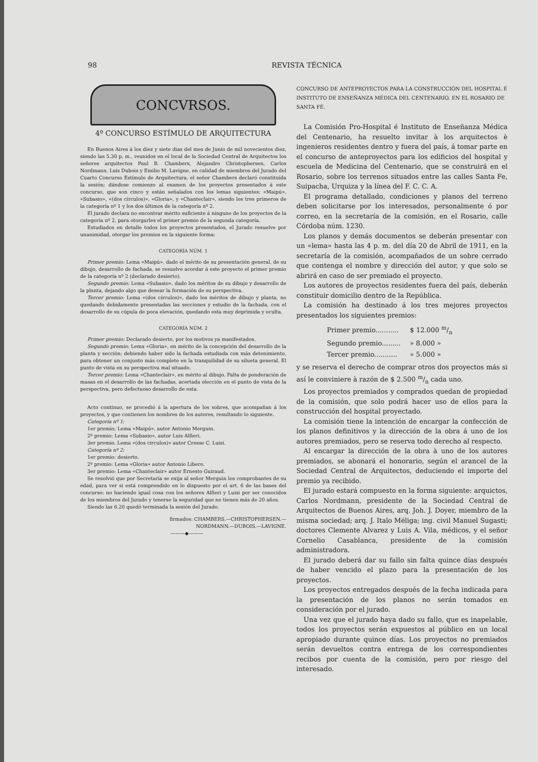98 REVISTA TÉCNICA
CONCVRSOS.
4º CONCURSO ESTÍMULO DE ARQUITECTURA
En Buenos Aires á los diez y siete dias del mes de Junio de mil novecientos diez, siendo las 5.30 p. m., reunidos en el local de la Sociedad Central de Arquitectos los señores arquitectos Paul B. Chambers, Alejandro Christophersen, Carlos Nordmann, Luis Dubois y Emilio M. Lavigne, en calidad de miembros del Jurado del Cuarto Concurso Estímulo de Arquitectura, el señor Chambers declaró constituída la sesión; dándose comienzo al examen de los proyectos presentados á este concurso, que son cinco y están señalados con los lemas siguientes: «Maipú», «Subasio», «(dos círculos)», «Gloria», y «Chanteclair», siendo los tres primeros de la categoría nº 1 y los dos últimos de la categoría nº 2.
El jurado declara no encontrar mérito suficiente á ninguno de los proyectos de la categoría nº 2, para otorgarles el primer premio de la segunda categoría.
Estudiados en detalle todos los proyectos presentados, el Jurado resuelve por unanimidad, otorgar los premios en la siguiente forma:
CATEGORÍA NÚM. 1
Primer premio: Lema «Maipú», dado el mérito de su presentación general, de su dibujo, desarrollo de fachada, se resuelve acordar á este proyecto el primer premio de la categoría nº 2 (declarado desierto).
Segundo premio: Lema «Subasio», dado los méritos de su dibujo y desarrollo de la planta, dejando algo que desear la formación de su perspectiva.
Tercer premio: Lema «(dos círculos)», dado los méritos de dibujo y planta, no quedando debidamente presentadas las secciones y estudio de la fachada, con el desarrollo de su cúpula de poca elevación, quedando esta muy deprimida y oculta.
CATEGORÍA NÚM. 2
Primer premio: Declarado desierto, por los motivos ya manifestados.
Segundo premio: Lema «Gloria», en mérito de la concepción del desarrollo de la planta y sección; debiendo haber sido la fachada estudiada con más detenimiento, para obtener un conjunto más completo en la tranquilidad de su silueta general. El punto de vista en su perspectiva mal situado.
Tercer premio: Lema «Chanteclair», en mérito al dibujo. Falta de ponderación de masas en el desarrollo de las fachadas, acertada elección en el punto de vista de la perspectiva, pero defectuoso desarrollo de esta.
Acto contínuo, se procedió á la apertura de los sobres, que acompañan á los proyectos, y que contienen los nombres de los autores, resultando lo siguiente.
Categoría nº 1:
1er premio; Lema «Maipú», autor Antonio Merguin.
2º premio: Lema «Subasio», autor Luis Alfieri.
3er premio. Lema «(dos circulos)» autor Cresse C. Luisi.
Categoría nº 2:
1er premio: desierto.
2º premio: Lema «Gloria» autor Antonio Libero.
3er premio: Lema «Chanteclair» autor Ernesto Guiraud.
Se resolvió que por Secretaría se exija al señor Merguin los comprobantes de su edad, para ver si está comprendido en lo dispuesto por el art. 6 de las bases del concurso: no haciendo igual cosa con los señores Alfieri y Luisi por ser conocidos de los miembros del Jurado y tenerse la seguridad que no tienen más de 20 años.
Siendo las 6.20 quedó terminada la sesión del Jurado.
firmados: CHAMBERS.—CHRISTOPHERSEN.—
NORDMANN.—DUBOIS.—LAVIGNE.
———◆———
CONCURSO DE ANTEPROYECTOS PARA LA CONSTRUCCIÓN DEL HOSPITAL É INSTITUTO DE ENSEÑANZA MÉDICA DEL CENTENARIO, EN EL ROSARIO DE SANTA FÉ.
La Comisión Pro-Hospital é Instituto de Enseñanza Médica del Centenario, ha resuelto invitar à los arquitectos è ingenieros residentes dentro y fuera del país, á tomar parte en el concurso de anteproyectos para los edificios del hospital y escuela de Medicina del Centenario, que se construirá en el Rosario, sobre los terrenos situados entre las calles Santa Fe, Suipacha, Urquiza y la línea del F. C. C. A.
El programa detallado, condiciones y planos del terreno deben solicitarse por los interesados, personalmente ó por correo, en la secretaría de la comisión, en el Rosario, calle Córdoba núm. 1230.
Los planos y demás documentos se deberán presentar con un «lema» hasta las 4 p. m. del día 20 de Abril de 1911, en la secretaría de la comisión, acompañados de un sobre cerrado que contenga el nombre y dirección del autor, y que solo se abrirá en caso de ser premiado el proyecto.
Los autores de proyectos residentes fuera del país, deberán constituir domicilio dentro de la República.
La comisión ha destinado á los tres mejores proyectos presentados los siguientes premios:
| Primer premio........... | $ 12.000 m/n |
| Segundo premio......... | » 8.000 » |
| Tercer premio........... | » 5.000 » |
y se reserva el derecho de comprar otros dos proyectos más si así le conviniere à razón de $ 2.500 m/n cada uno.
Los proyectos premiados y comprados quedan de propiedad de la comisión, que solo podrá hacer uso de ellos para la construcción del hospital proyectado.
La comisión tiene la intención de encargar la confección de los planos definitivos y la dirección de la obra á uno de los autores premiados, pero se reserva todo derecho al respecto.
Al encargar la dirección de la obra à uno de los autores premiados, se abonará el honorario, según el arancel de la Sociedad Central de Arquitectos, deduciendo el importe del premio ya recibido.
El jurado estará compuesto en la forma siguiente: arquictos, Carlos Nordmann, presidente de la Sociedad Central de Arquitectos de Buenos Aires, arq. Joh. J. Doyer, miembro de la misma sociedad; arq. J. Italo Méliga; ing. civil Manuel Sugasti; doctores Clemente Alvarez y Luis A. Vila, médicos, y el señor Cornelio Casablanca, presidente de la comisión administradora.
El jurado deberá dar su fallo sin falta quince días después de haber vencido el plazo para la presentación de los proyectos.
Los proyectos entregados después de la fecha indicada para la presentación de los planos no serán tomados en consideración por el jurado.
Una vez que el jurado haya dado su fallo, que es inapelable, todos los proyectos serán expuestos al público en un local apropiado durante quince días. Los proyectos no premiados serán devueltos contra entrega de los correspondientes recibos por cuenta de la comisión, pero por riesgo del interesado.